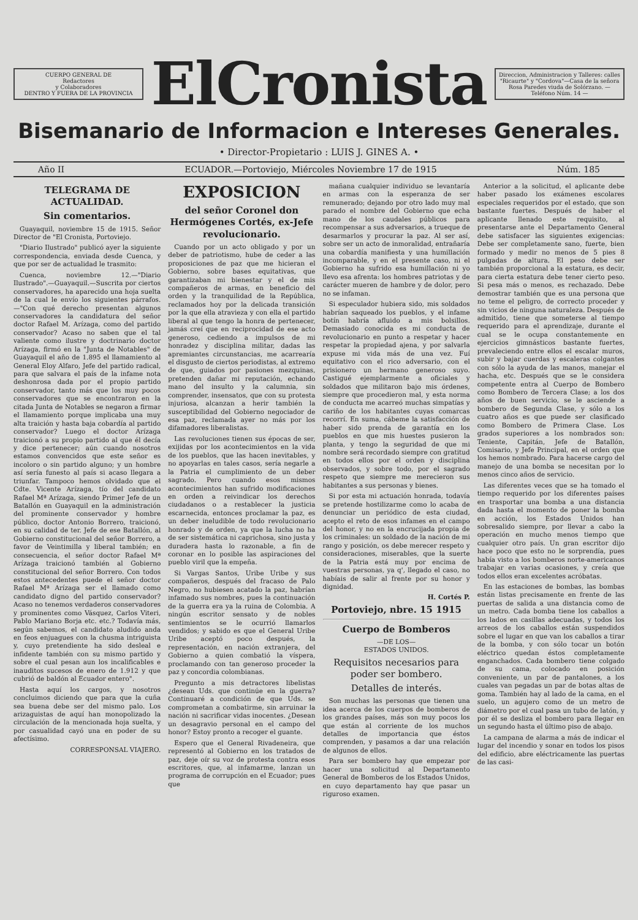CUERPO GENERAL DE
Redactores
y Colaboradores
DENTRO Y FUERA DE LA PROVINCIA
ElCronista
Direccion, Administracion y Talleres: calles "Ricaurte" y "Cordova"—Casa de la señora Rosa Paredes viuda de Solórzano. — Teléfono Núm. 14 —
Bisemanario de Informacion e Intereses Generales.
• Director-Propietario : LUIS J. GINES A. •
Año II ECUADOR.—Portoviejo, Miércoles Noviembre 17 de 1915 Núm. 185
TELEGRAMA DE ACTUALIDAD.
Sin comentarios.
Guayaquil, noviembre 15 de 1915. Señor Director de "El Cronista, Portoviejo.
"Diario Ilustrado" publicó ayer la siguiente correspondencia, enviada desde Cuenca, y que por ser de actualidad le trasmito:
Cuenca, noviembre 12.—"Diario Ilustrado".—Guayaquil.—Suscrita por ciertos conservadores, ha aparecido una hoja suelta de la cual le envío los siguientes párrafos.—"Con qué derecho presentan algunos conservadores la candidatura del señor doctor Rafael M. Arízaga, como del partido conservador? Acaso no saben que el tal valiente como ilustre y doctrinario doctor Arízaga, firmó en la "Junta de Notables" de Guayaquil el año de 1.895 el llamamiento al General Eloy Alfaro, Jefe del partido radical, para que salvara el país de la infame nota deshonrosa dada por el propio partido conservador, tanto más que los muy pocos conservadores que se encontraron en la citada Junta de Notables se negaron a firmar el llamamiento porque implicaba una muy alta traición y hasta baja cobardía al partido conservador? Luego el doctor Arízaga traicionó a su propio partido al que él decía y dice pertenecer; aún cuando nosotros estamos convencidos que este señor es incoloro o sin partido alguno; y un hombre así sería funesto al país si acaso llegara a triunfar. Tampoco hemos olvidado que el Cdte. Vicente Arízaga, tío del candidato Rafael Mª Arízaga, siendo Primer Jefe de un Batallón en Guayaquil en la administración del prominente conservador y hombre público, doctor Antonio Borrero, traicionó, en su calidad de ter. Jefe de ese Batallón, al Gobierno constitucional del señor Borrero, a favor de Veintimilla y liberal también; en consecuencia, el señor doctor Rafael Mª Arízaga traicionó también al Gobierno constitucional del señor Borrero. Con todos estos antecedentes puede el señor doctor Rafael Mª Arízaga ser el llamado como candidato digno del partido conservador? Acaso no tenemos verdaderos conservadores y prominentes como Vásquez, Carlos Viteri, Pablo Mariano Borja etc. etc.? Todavía más, según sabemos, el candidato aludido anda en feos enjuagues con la chusma intriguista y, cuyo pretendiente ha sido desleal e infidente también con su mismo partido y sobre el cual pesan aun los incalificables e inauditos sucesos de enero de 1.912 y que cubrió de baldón al Ecuador entero".
Hasta aquí los cargos, y nosotros concluimos diciendo que para que la cuña sea buena debe ser del mismo palo. Los arizaguistas de aquí han monopolizado la circulación de la mencionada hoja suelta, y por casualidad cayó una en poder de su afectísimo.
CORRESPONSAL VIAJERO.
EXPOSICION
del señor Coronel don Hermógenes Cortés, ex-Jefe revolucionario.
Cuando por un acto obligado y por un deber de patriotismo, hube de ceder a las proposiciones de paz que me hicieran el Gobierno, sobre bases equitativas, que garantizaban mi bienestar y el de mis compañeros de armas, en beneficio del orden y la tranquilidad de la República, reclamados hoy por la delicada transición por la que ella atravieza y con ella el partido liberal al que tengo la honra de pertenecer, jamás creí que en reciprocidad de ese acto generoso, cediendo a impulsos de mi honradez y disciplina militar, dadas las apremiantes circunstancias, me acarrearía el disgusto de ciertos periodistas, al extremo de que, guiados por pasiones mezquinas, pretenden dañar mi reputación, echando mano del insulto y la calumnia, sin comprender, insensatos, que con su protesta injuriosa, alcanzan a herir también la susceptibilidad del Gobierno negociador de esa paz, reclamada ayer no más por los difamadores liberalistas.
Las revoluciones tienen sus épocas de ser, exijidas por los acontecimientos en la vida de los pueblos, que las hacen inevitables, y no apoyarlas en tales casos, sería negarle a la Patria el cumplimiento de un deber sagrado. Pero cuando esos mismos acontecimientos han sufrido modificaciones en orden a reivindicar los derechos ciudadanos o a restablecer la justicia escarnecida, entonces proclamar la paz, es un deber ineludible de todo revolucionario honrado y de orden, ya que la lucha no ha de ser sistemática ni caprichosa, sino justa y duradera hasta lo razonable, a fin de coronar en lo posible las aspiraciones del pueblo viril que la empeña.
Si Vargas Santos, Uribe Uribe y sus compañeros, después del fracaso de Palo Negro, no hubiesen acatado la paz, habrían infamado sus nombres, pues la continuación de la guerra era ya la ruina de Colombia. A ningún escritor sensato y de nobles sentimientos se le ocurrió llamarlos vendidos; y sabido es que el General Uribe Uribe aceptó poco después, la representación, en nación extranjera, del Gobierno a quien combatió la víspera, proclamando con tan generoso proceder la paz y concordia colombianas.
Pregunto a mis detractores libelistas ¿desean Uds. que continúe en la guerra? Continuaré a condición de que Uds. se comprometan a combatirme, sin arruinar la nación ni sacrificar vidas inocentes. ¿Desean un desagravio personal en el campo del honor? Estoy pronto a recoger el guante.
Espero que el General Rivadeneira, que representó al Gobierno en los tratados de paz, deje oír su voz de protesta contra esos escritores, que, al infamarme, lanzan un programa de corrupción en el Ecuador; pues que
mañana cualquier individuo se levantaría en armas con la esperanza de ser remunerado; dejando por otro lado muy mal parado el nombre del Gobierno que echa mano de los caudales públicos para recompensar a sus adversarios, a trueque de desarmarlos y procurar la paz. Al ser así, sobre ser un acto de inmoralidad, entrañaría una cobardía manifiesta y una humillación incomparable, y en el presente caso, ni el Gobierno ha sufrido esa humillación ni yo llevo esa afrenta: los hombres patriotas y de carácter mueren de hambre y de dolor, pero no se infaman.
Si especulador hubiera sido, mis soldados habrían saqueado los pueblos, y el infame botín habría afluido a mis bolsillos. Demasiado conocida es mi conducta de revolucionario en punto a respetar y hacer respetar la propiedad ajena, y por salvarla expuse mi vida más de una vez. Fuí equitativo con el rico adversario, con el prisionero un hermano generoso suyo. Castigué ejemplarmente a oficiales y soldados que militaron bajo mis órdenes, siempre que procedieron mal, y esta norma de conducta me acarreó muchas simpatías y cariño de los habitantes cuyas comarcas recorrí. En suma, cábeme la satisfacción de haber sido prenda de garantía en los pueblos en que mis huestes pusieron la planta, y tengo la seguridad de que mi nombre será recordado siempre con gratitud en todos ellos por el orden y disciplina observados, y sobre todo, por el sagrado respeto que siempre me merecieron sus habitantes a sus personas y bienes.
Si por esta mi actuación honrada, todavía se pretende hostilizarme como lo acaba de denunciar un periódico de esta ciudad, acepto el reto de esos infames en el campo del honor, y no en la encrucijada propia de los criminales: un soldado de la nación de mi rango y posición, os debe merecer respeto y consideraciones, miserables, que la suerte de la Patria está muy por encima de vuestras personas, ya q', llegado el caso, no habíais de salir al frente por su honor y dignidad.
H. Cortés P.
Portoviejo, nbre. 15 1915
Cuerpo de Bomberos
—DE LOS—
ESTADOS UNIDOS.
Requisitos necesarios para poder ser bombero.
Detalles de interés.
Son muchas las personas que tienen una idea acerca de los cuerpos de bomberos de los grandes países, más son muy pocos los que están al corriente de los muchos detalles de importancia que éstos comprenden, y pasamos a dar una relación de algunos de ellos.
Para ser bombero hay que empezar por hacer una solicitud al Departamento General de Bomberos de los Estados Unidos, en cuyo departamento hay que pasar un riguroso examen.
Anterior a la solicitud, el aplicante debe haber pasado los exámenes escolares especiales requeridos por el estado, que son bastante fuertes. Después de haber el aplicante llenado este requisito, al presentarse ante el Departamento General debe satisfacer las siguientes exigencias: Debe ser completamente sano, fuerte, bien formado y medir no menos de 5 pies 8 pulgadas de altura. El peso debe ser también proporcional a la estatura, es decir, para cierta estatura debe tener cierto peso. Si pesa más o menos, es rechazado. Debe demostrar también que es una persona que no teme el peligro, de correcto proceder y sin vicios de ninguna naturaleza. Después de admitido, tiene que someterse al tiempo requerido para el aprendizaje, durante el cual se le ocupa constantemente en ejercicios gimnásticos bastante fuertes, prevaleciendo entre ellos el escalar muros, subir y bajar cuerdas y escaleras colgantes con sólo la ayuda de las manos, manejar el hacha, etc. Después que se le considera competente entra al Cuerpo de Bombero como Bombero de Tercera Clase; a los dos años de buen servicio, se le asciende a bombero de Segunda Clase, y sólo a los cuatro años es que puede ser clasificado como Bombero de Primera Clase. Los grados superiores a los nombrados son: Teniente, Capitán, Jefe de Batallón, Comisario, y Jefe Principal, en el orden que los hemos nombrado. Para hacerse cargo del manejo de una bomba se necesitan por lo menos cinco años de servicio.
Las diferentes veces que se ha tomado el tiempo requerido por los diferentes países en trasportar una bomba a una distancia dada hasta el momento de poner la bomba en acción, los Estados Unidos han sobresalido siempre, por llevar a cabo la operación en mucho menos tiempo que cualquier otro país. Un gran escritor dijo hace poco que esto no le sorprendía, pues había visto a los bomberos norte-americanos trabajar en varias ocasiones, y creía que todos ellos eran excelentes acróbatas.
En las estaciones de bombas, las bombas están listas precisamente en frente de las puertas de salida a una distancia como de un metro. Cada bomba tiene los caballos a los lados en casillas adecuadas, y todos los arreos de los caballos están suspendidos sobre el lugar en que van los caballos a tirar de la bomba, y con sólo tocar un botón eléctrico quedan éstos completamente enganchados. Cada bombero tiene colgado de su cama, colocado en posición conveniente, un par de pantalones, a los cuales van pegadas un par de botas altas de goma. También hay al lado de la cama, en el suelo, un agujero como de un metro de diámetro por el cual pasa un tubo de latón, y por él se desliza el bombero para llegar en un segundo hasta el último piso de abajo.
La campana de alarma a más de indicar el lugar del incendio y sonar en todos los pisos del edificio, abre eléctricamente las puertas de las casi-